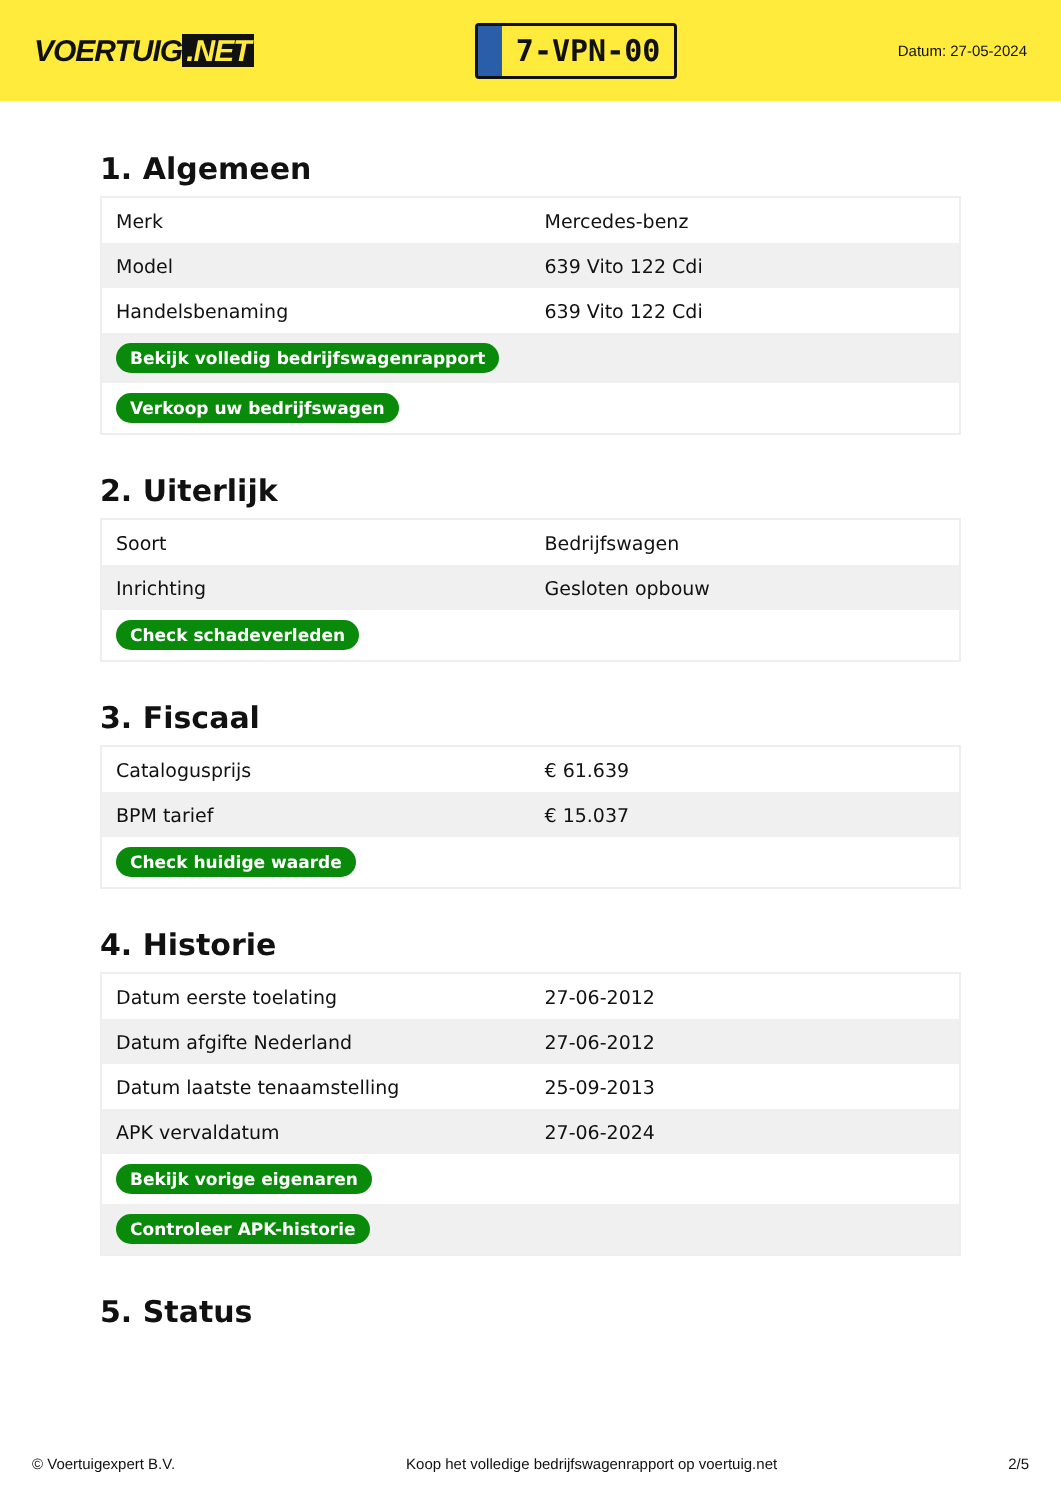VOERTUIG.NET
7-VPN-00
Datum: 27-05-2024
1. Algemeen
| Merk | Mercedes-benz |
| Model | 639 Vito 122 Cdi |
| Handelsbenaming | 639 Vito 122 Cdi |
| Bekijk volledig bedrijfswagenrapport | |
| Verkoop uw bedrijfswagen | |
2. Uiterlijk
| Soort | Bedrijfswagen |
| Inrichting | Gesloten opbouw |
| Check schadeverleden | |
3. Fiscaal
| Catalogusprijs | € 61.639 |
| BPM tarief | € 15.037 |
| Check huidige waarde | |
4. Historie
| Datum eerste toelating | 27-06-2012 |
| Datum afgifte Nederland | 27-06-2012 |
| Datum laatste tenaamstelling | 25-09-2013 |
| APK vervaldatum | 27-06-2024 |
| Bekijk vorige eigenaren | |
| Controleer APK-historie | |
5. Status
© Voertuigexpert B.V. Koop het volledige bedrijfswagenrapport op voertuig.net 2/5